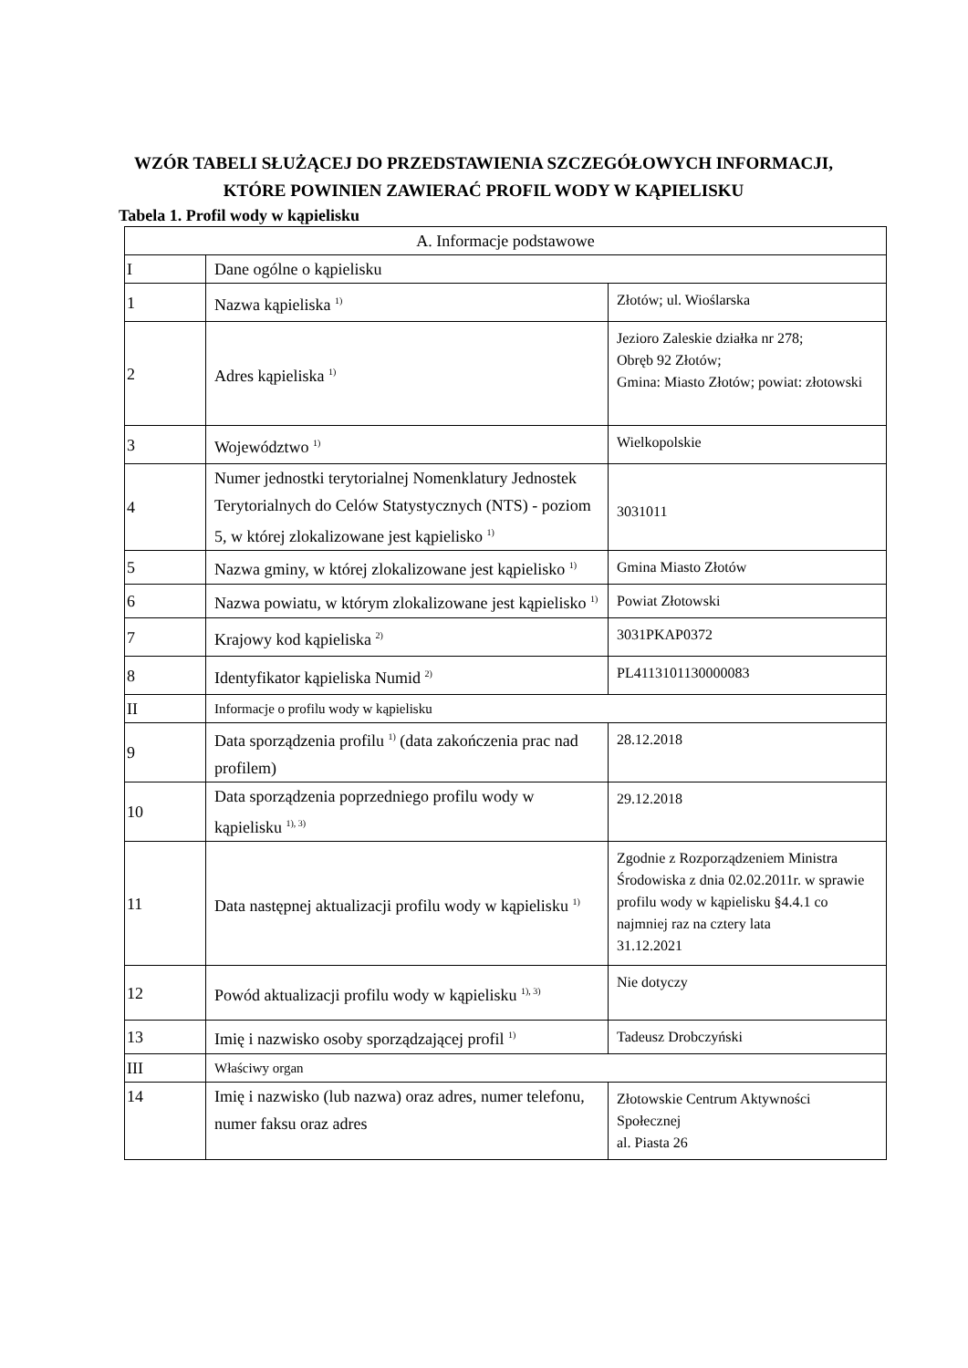WZÓR TABELI SŁUŻĄCEJ DO PRZEDSTAWIENIA SZCZEGÓŁOWYCH INFORMACJI, KTÓRE POWINIEN ZAWIERAĆ PROFIL WODY W KĄPIELISKU
Tabela 1. Profil wody w kąpielisku
| A. Informacje podstawowe | | |
| I | Dane ogólne o kąpielisku | |
| 1 | Nazwa kąpieliska <sup>1)</sup> | Złotów; ul. Wioślarska |
| 2 | Adres kąpieliska <sup>1)</sup> | Jezioro Zaleskie działka nr 278; Obręb 92 Złotów; Gmina: Miasto Złotów; powiat: złotowski |
| 3 | Województwo <sup>1)</sup> | Wielkopolskie |
| 4 | Numer jednostki terytorialnej Nomenklatury Jednostek Terytorialnych do Celów Statystycznych (NTS) - poziom 5, w której zlokalizowane jest kąpielisko <sup>1)</sup> | 3031011 |
| 5 | Nazwa gminy, w której zlokalizowane jest kąpielisko <sup>1)</sup> | Gmina Miasto Złotów |
| 6 | Nazwa powiatu, w którym zlokalizowane jest kąpielisko <sup>1)</sup> | Powiat Złotowski |
| 7 | Krajowy kod kąpieliska <sup>2)</sup> | 3031PKAP0372 |
| 8 | Identyfikator kąpieliska Numid <sup>2)</sup> | PL4113101130000083 |
| II | Informacje o profilu wody w kąpielisku | |
| 9 | Data sporządzenia profilu <sup>1)</sup> (data zakończenia prac nad profilem) | 28.12.2018 |
| 10 | Data sporządzenia poprzedniego profilu wody w kąpielisku <sup>1), 3)</sup> | 29.12.2018 |
| 11 | Data następnej aktualizacji profilu wody w kąpielisku <sup>1)</sup> | Zgodnie z Rozporządzeniem Ministra Środowiska z dnia 02.02.2011r. w sprawie profilu wody w kąpielisku §4.4.1 co najmniej raz na cztery lata 31.12.2021 |
| 12 | Powód aktualizacji profilu wody w kąpielisku <sup>1), 3)</sup> | Nie dotyczy |
| 13 | Imię i nazwisko osoby sporządzającej profil <sup>1)</sup> | Tadeusz Drobczyński |
| III | Właściwy organ | |
| 14 | Imię i nazwisko (lub nazwa) oraz adres, numer telefonu, numer faksu oraz adres | Złotowskie Centrum Aktywności Społecznej al. Piasta 26 |